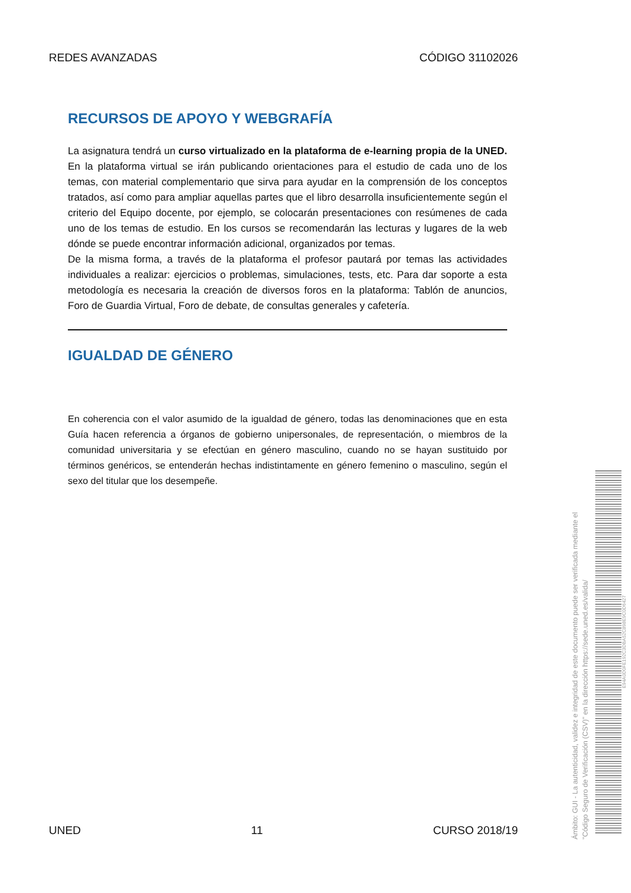REDES AVANZADAS CÓDIGO 31102026
RECURSOS DE APOYO Y WEBGRAFÍA
La asignatura tendrá un curso virtualizado en la plataforma de e-learning propia de la UNED. En la plataforma virtual se irán publicando orientaciones para el estudio de cada uno de los temas, con material complementario que sirva para ayudar en la comprensión de los conceptos tratados, así como para ampliar aquellas partes que el libro desarrolla insuficientemente según el criterio del Equipo docente, por ejemplo, se colocarán presentaciones con resúmenes de cada uno de los temas de estudio. En los cursos se recomendarán las lecturas y lugares de la web dónde se puede encontrar información adicional, organizados por temas.
De la misma forma, a través de la plataforma el profesor pautará por temas las actividades individuales a realizar: ejercicios o problemas, simulaciones, tests, etc. Para dar soporte a esta metodología es necesaria la creación de diversos foros en la plataforma: Tablón de anuncios, Foro de Guardia Virtual, Foro de debate, de consultas generales y cafetería.
IGUALDAD DE GÉNERO
En coherencia con el valor asumido de la igualdad de género, todas las denominaciones que en esta Guía hacen referencia a órganos de gobierno unipersonales, de representación, o miembros de la comunidad universitaria y se efectúan en género masculino, cuando no se hayan sustituido por términos genéricos, se entenderán hechas indistintamente en género femenino o masculino, según el sexo del titular que los desempeñe.
UNED 11 CURSO 2018/19
Ámbito: GUI - La autenticidad, validez e integridad de este documento puede ser verificada mediante el "Código Seguro de Verificación (CSV)" en la dirección https://sede.uned.es/valida/
E94A0D0FE192C3DBA52C898E9C0D6427